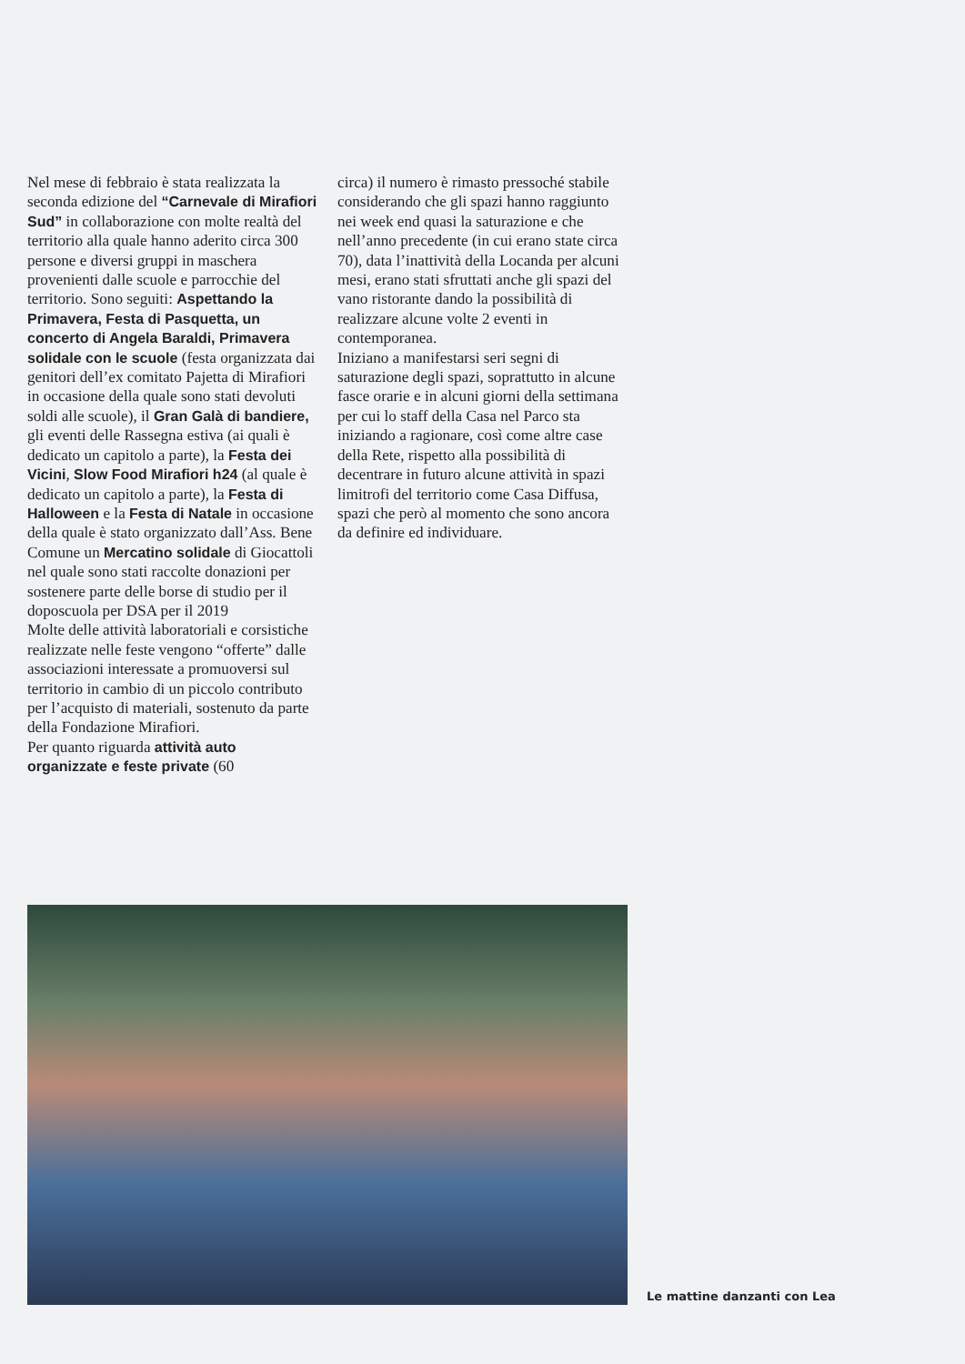Nel mese di febbraio è stata realizzata la seconda edizione del “Carnevale di Mirafiori Sud” in collaborazione con molte realtà del territorio alla quale hanno aderito circa 300 persone e diversi gruppi in maschera provenienti dalle scuole e parrocchie del territorio. Sono seguiti: Aspettando la Primavera, Festa di Pasquetta, un concerto di Angela Baraldi, Primavera solidale con le scuole (festa organizzata dai genitori dell’ex comitato Pajetta di Mirafiori in occasione della quale sono stati devoluti soldi alle scuole), il Gran Galà di bandiere, gli eventi delle Rassegna estiva (ai quali è dedicato un capitolo a parte), la Festa dei Vicini, Slow Food Mirafiori h24 (al quale è dedicato un capitolo a parte), la Festa di Halloween e la Festa di Natale in occasione della quale è stato organizzato dall’Ass. Bene Comune un Mercatino solidale di Giocattoli nel quale sono stati raccolte donazioni per sostenere parte delle borse di studio per il doposcuola per DSA per il 2019
Molte delle attività laboratoriali e corsistiche realizzate nelle feste vengono “offerte” dalle associazioni interessate a promuoversi sul territorio in cambio di un piccolo contributo per l’acquisto di materiali, sostenuto da parte della Fondazione Mirafiori.
Per quanto riguarda attività auto organizzate e feste private (60
circa) il numero è rimasto pressoché stabile considerando che gli spazi hanno raggiunto nei week end quasi la saturazione e che nell’anno precedente (in cui erano state circa 70), data l’inattività della Locanda per alcuni mesi, erano stati sfruttati anche gli spazi del vano ristorante dando la possibilità di realizzare alcune volte 2 eventi in contemporanea.
Iniziano a manifestarsi seri segni di saturazione degli spazi, soprattutto in alcune fasce orarie e in alcuni giorni della settimana per cui lo staff della Casa nel Parco sta iniziando a ragionare, così come altre case della Rete, rispetto alla possibilità di decentrare in futuro alcune attività in spazi limitrofi del territorio come Casa Diffusa, spazi che però al momento che sono ancora da definire ed individuare.
Le mattine danzanti con Lea